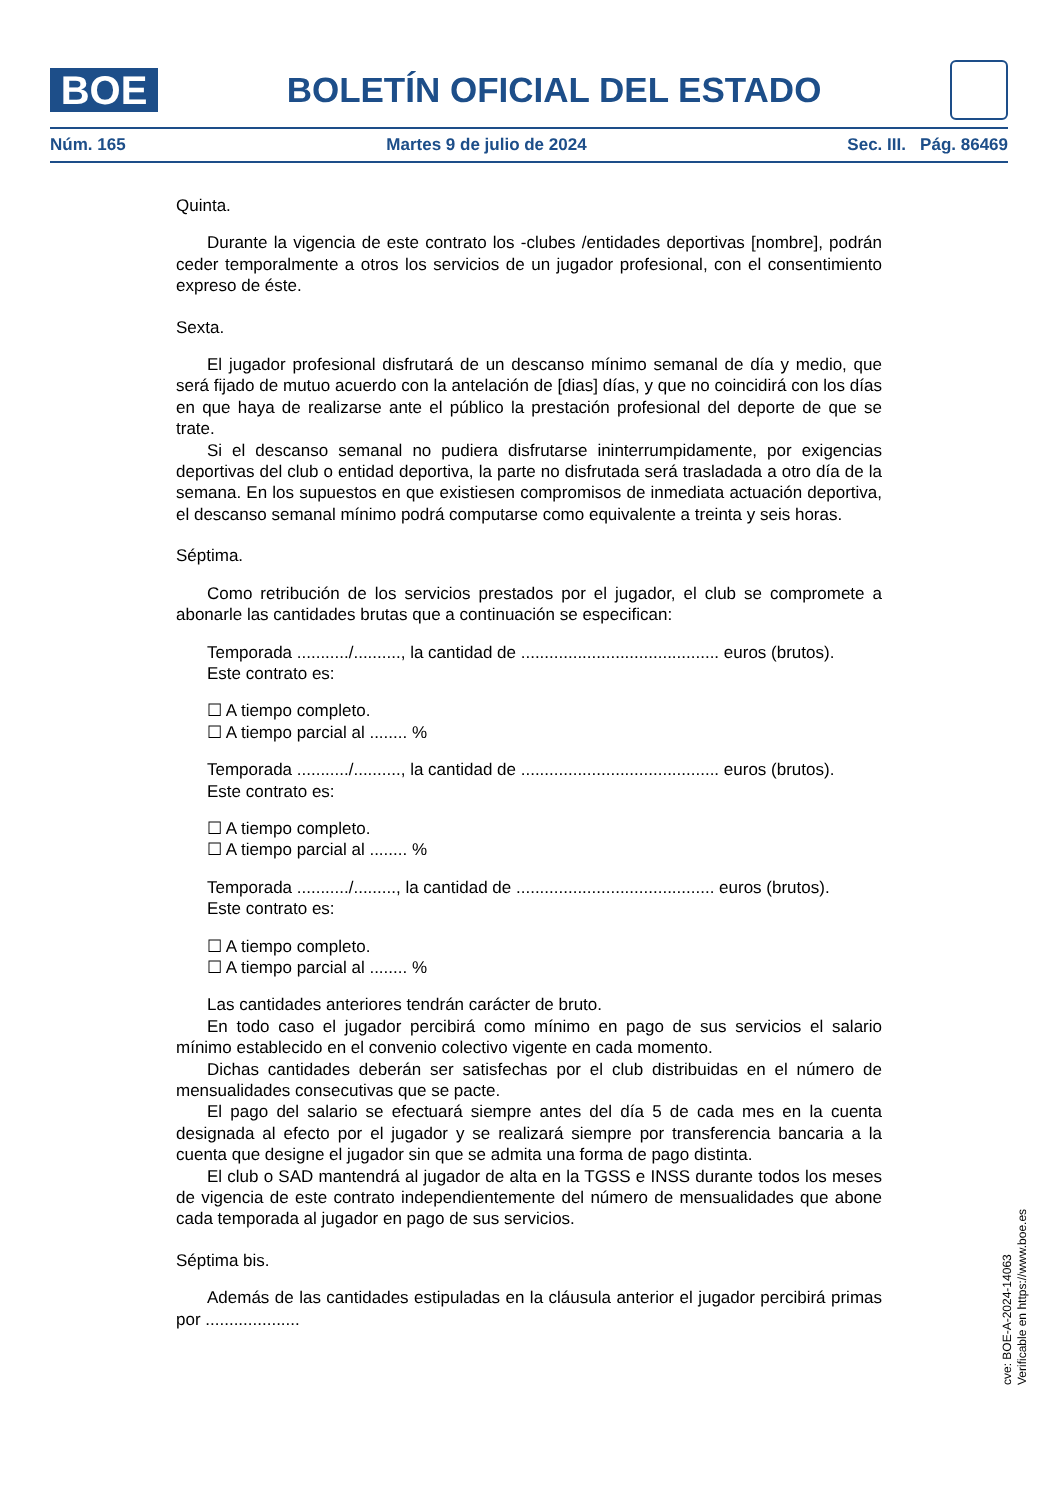BOE
BOLETÍN OFICIAL DEL ESTADO
Núm. 165 Martes 9 de julio de 2024 Sec. III. Pág. 86469
Quinta.
Durante la vigencia de este contrato los -clubes /entidades deportivas [nombre], podrán ceder temporalmente a otros los servicios de un jugador profesional, con el consentimiento expreso de éste.
Sexta.
El jugador profesional disfrutará de un descanso mínimo semanal de día y medio, que será fijado de mutuo acuerdo con la antelación de [dias] días, y que no coincidirá con los días en que haya de realizarse ante el público la prestación profesional del deporte de que se trate.
Si el descanso semanal no pudiera disfrutarse ininterrumpidamente, por exigencias deportivas del club o entidad deportiva, la parte no disfrutada será trasladada a otro día de la semana. En los supuestos en que existiesen compromisos de inmediata actuación deportiva, el descanso semanal mínimo podrá computarse como equivalente a treinta y seis horas.
Séptima.
Como retribución de los servicios prestados por el jugador, el club se compromete a abonarle las cantidades brutas que a continuación se especifican:
Temporada .........../.........., la cantidad de .......................................... euros (brutos).
Este contrato es:
☐ A tiempo completo.
☐ A tiempo parcial al ........ %
Temporada .........../.........., la cantidad de .......................................... euros (brutos).
Este contrato es:
☐ A tiempo completo.
☐ A tiempo parcial al ........ %
Temporada .........../........., la cantidad de .......................................... euros (brutos).
Este contrato es:
☐ A tiempo completo.
☐ A tiempo parcial al ........ %
Las cantidades anteriores tendrán carácter de bruto.
En todo caso el jugador percibirá como mínimo en pago de sus servicios el salario mínimo establecido en el convenio colectivo vigente en cada momento.
Dichas cantidades deberán ser satisfechas por el club distribuidas en el número de mensualidades consecutivas que se pacte.
El pago del salario se efectuará siempre antes del día 5 de cada mes en la cuenta designada al efecto por el jugador y se realizará siempre por transferencia bancaria a la cuenta que designe el jugador sin que se admita una forma de pago distinta.
El club o SAD mantendrá al jugador de alta en la TGSS e INSS durante todos los meses de vigencia de este contrato independientemente del número de mensualidades que abone cada temporada al jugador en pago de sus servicios.
Séptima bis.
Además de las cantidades estipuladas en la cláusula anterior el jugador percibirá primas por ....................
cve: BOE-A-2024-14063
Verificable en https://www.boe.es